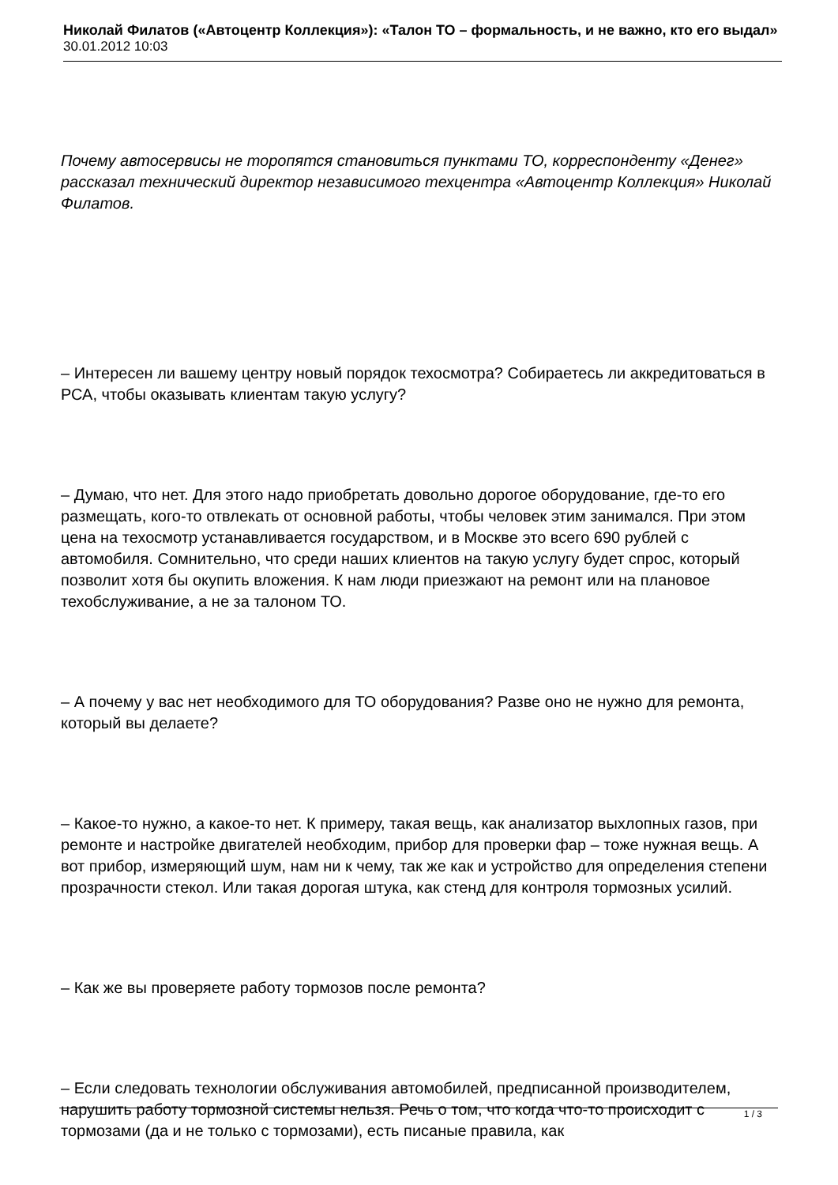Николай Филатов («Автоцентр Коллекция»): «Талон ТО – формальность, и не важно, кто его выдал»
30.01.2012 10:03
Почему автосервисы не торопятся становиться пунктами ТО, корреспонденту «Денег» рассказал технический директор независимого техцентра «Автоцентр Коллекция» Николай Филатов.
– Интересен ли вашему центру новый порядок техосмотра? Собираетесь ли аккредитоваться в РСА, чтобы оказывать клиентам такую услугу?
– Думаю, что нет. Для этого надо приобретать довольно дорогое оборудование, где-то его размещать, кого-то отвлекать от основной работы, чтобы человек этим занимался. При этом цена на техосмотр устанавливается государством, и в Москве это всего 690 рублей с автомобиля. Сомнительно, что среди наших клиентов на такую услугу будет спрос, который позволит хотя бы окупить вложения. К нам люди приезжают на ремонт или на плановое техобслуживание, а не за талоном ТО.
– А почему у вас нет необходимого для ТО оборудования? Разве оно не нужно для ремонта, который вы делаете?
– Какое-то нужно, а какое-то нет. К примеру, такая вещь, как анализатор выхлопных газов, при ремонте и настройке двигателей необходим, прибор для проверки фар – тоже нужная вещь. А вот прибор, измеряющий шум, нам ни к чему, так же как и устройство для определения степени прозрачности стекол. Или такая дорогая штука, как стенд для контроля тормозных усилий.
– Как же вы проверяете работу тормозов после ремонта?
– Если следовать технологии обслуживания автомобилей, предписанной производителем, нарушить работу тормозной системы нельзя. Речь о том, что когда что-то происходит с тормозами (да и не только с тормозами), есть писаные правила, как
1 / 3